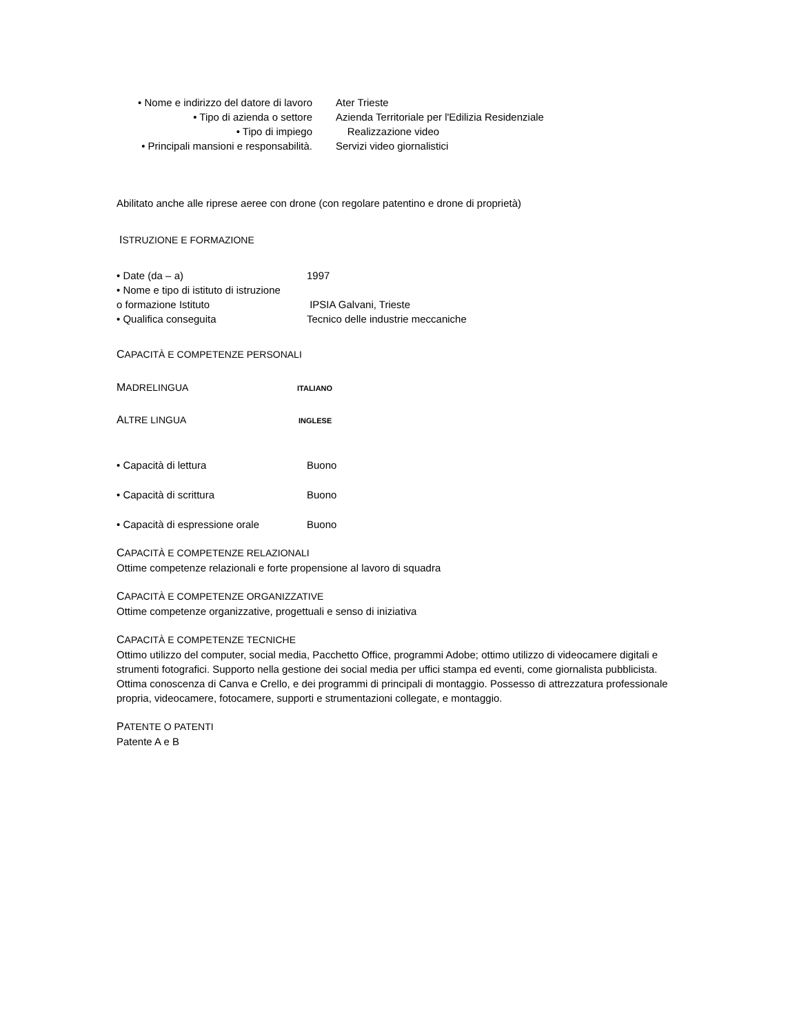• Nome e indirizzo del datore di lavoro
Ater Trieste
• Tipo di azienda o settore Azienda Territoriale per l'Edilizia Residenziale
• Tipo di impiego Realizzazione video
• Principali mansioni e responsabilità.
Servizi video giornalistici
Abilitato anche alle riprese aeree con drone (con regolare patentino e drone di proprietà)
ISTRUZIONE E FORMAZIONE
• Date (da – a) 1997
• Nome e tipo di istituto di istruzione
o formazione Istituto IPSIA Galvani, Trieste
• Qualifica conseguita Tecnico delle industrie meccaniche
CAPACITÀ E COMPETENZE PERSONALI
MADRELINGUA
ITALIANO
ALTRE LINGUA
INGLESE
• Capacità di lettura Buono
• Capacità di scrittura Buono
• Capacità di espressione orale
Buono
CAPACITÀ E COMPETENZE RELAZIONALI
Ottime competenze relazionali e forte propensione al lavoro di squadra
CAPACITÀ E COMPETENZE ORGANIZZATIVE
Ottime competenze organizzative, progettuali e senso di iniziativa
CAPACITÀ E COMPETENZE TECNICHE
Ottimo utilizzo del computer, social media, Pacchetto Office, programmi Adobe; ottimo utilizzo di videocamere digitali e strumenti fotografici. Supporto nella gestione dei social media per uffici stampa ed eventi, come giornalista pubblicista. Ottima conoscenza di Canva e Crello, e dei programmi di principali di montaggio. Possesso di attrezzatura professionale propria, videocamere, fotocamere, supporti e strumentazioni collegate, e montaggio.
PATENTE O PATENTI
Patente A e B